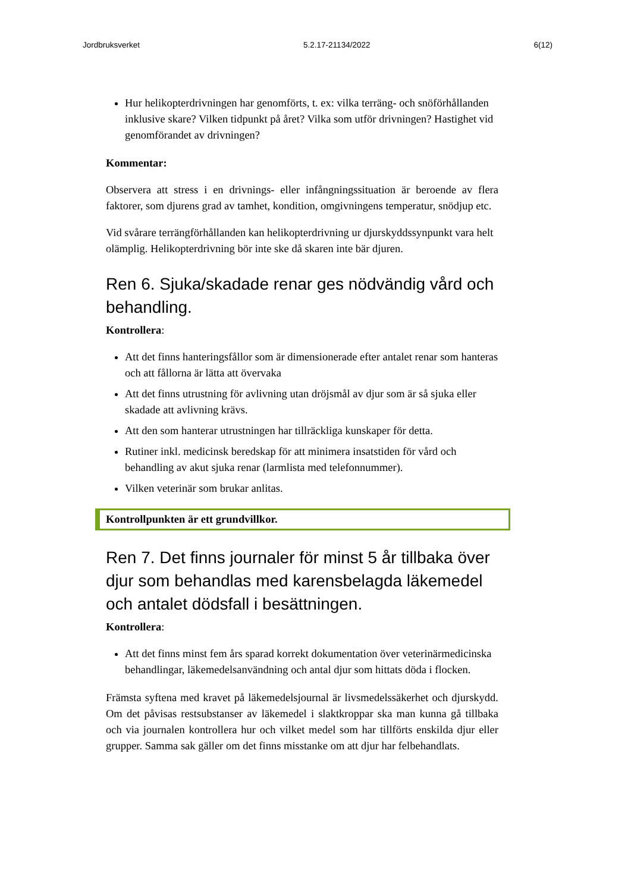Jordbruksverket 5.2.17-21134/2022 6(12)
Hur helikopterdrivningen har genomförts, t. ex: vilka terräng- och snöförhållanden inklusive skare? Vilken tidpunkt på året? Vilka som utför drivningen? Hastighet vid genomförandet av drivningen?
Kommentar:
Observera att stress i en drivnings- eller infångningssituation är beroende av flera faktorer, som djurens grad av tamhet, kondition, omgivningens temperatur, snödjup etc.
Vid svårare terrängförhållanden kan helikopterdrivning ur djurskyddssynpunkt vara helt olämplig. Helikopterdrivning bör inte ske då skaren inte bär djuren.
Ren 6. Sjuka/skadade renar ges nödvändig vård och behandling.
Kontrollera:
Att det finns hanteringsfållor som är dimensionerade efter antalet renar som hanteras och att fållorna är lätta att övervaka
Att det finns utrustning för avlivning utan dröjsmål av djur som är så sjuka eller skadade att avlivning krävs.
Att den som hanterar utrustningen har tillräckliga kunskaper för detta.
Rutiner inkl. medicinsk beredskap för att minimera insatstiden för vård och behandling av akut sjuka renar (larmlista med telefonnummer).
Vilken veterinär som brukar anlitas.
Kontrollpunkten är ett grundvillkor.
Ren 7. Det finns journaler för minst 5 år tillbaka över djur som behandlas med karensbelagda läkemedel och antalet dödsfall i besättningen.
Kontrollera:
Att det finns minst fem års sparad korrekt dokumentation över veterinärmedicinska behandlingar, läkemedelsanvändning och antal djur som hittats döda i flocken.
Främsta syftena med kravet på läkemedelsjournal är livsmedelssäkerhet och djurskydd. Om det påvisas restsubstanser av läkemedel i slaktkroppar ska man kunna gå tillbaka och via journalen kontrollera hur och vilket medel som har tillförts enskilda djur eller grupper. Samma sak gäller om det finns misstanke om att djur har felbehandlats.